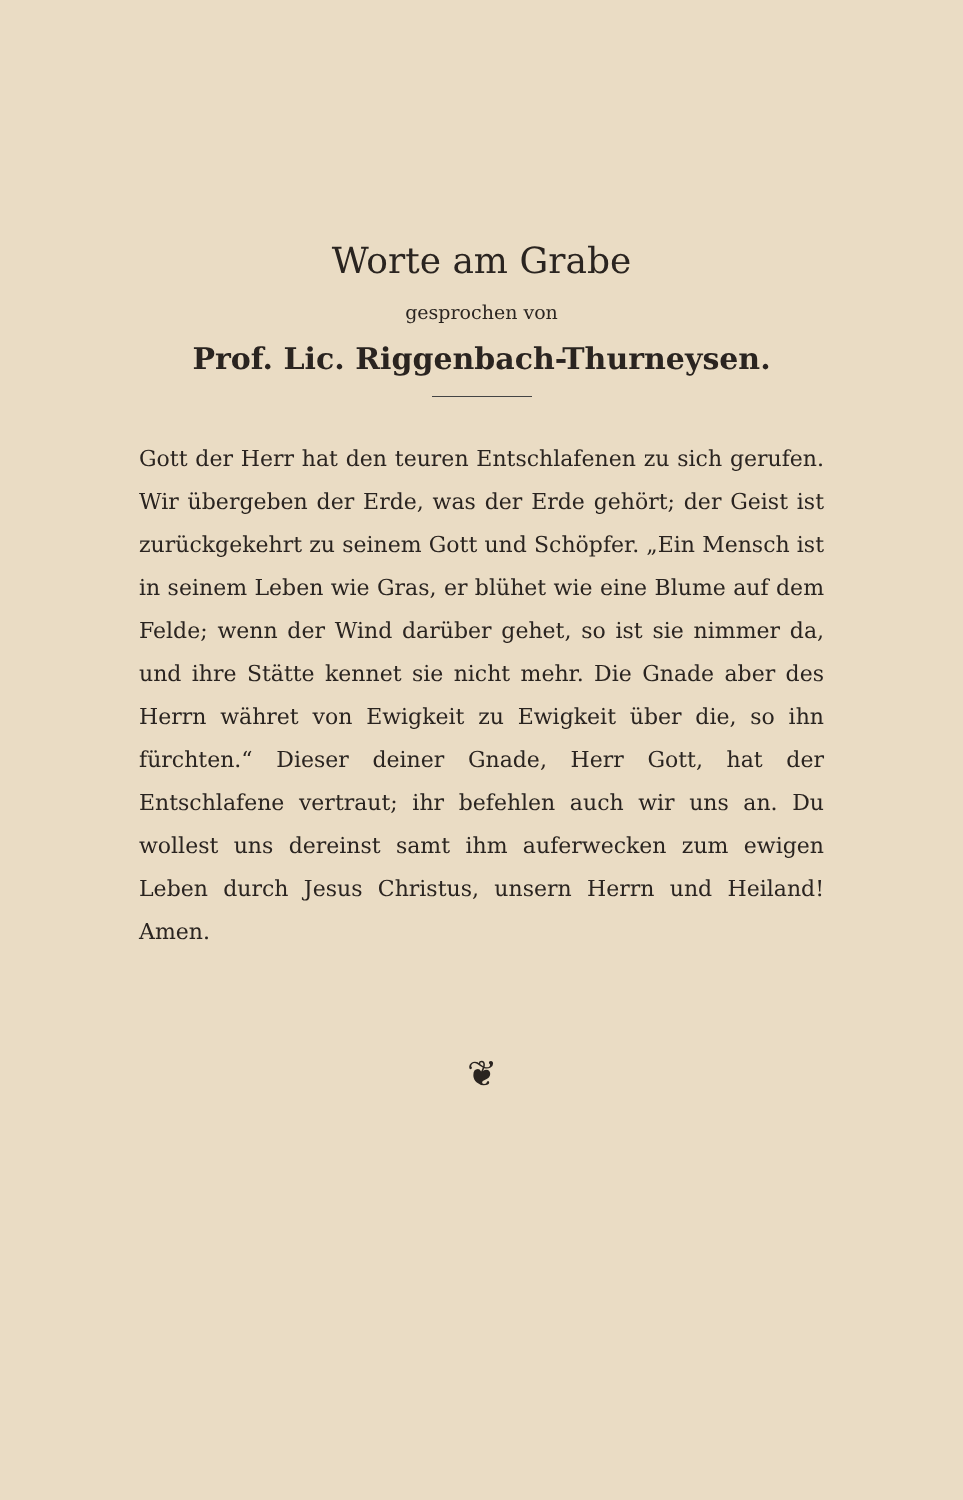Worte am Grabe
gesprochen von
Prof. Lic. Riggenbach-Thurneysen.
Gott der Herr hat den teuren Entschlafenen zu sich gerufen. Wir übergeben der Erde, was der Erde gehört; der Geist ist zurückgekehrt zu seinem Gott und Schöpfer. „Ein Mensch ist in seinem Leben wie Gras, er blühet wie eine Blume auf dem Felde; wenn der Wind darüber gehet, so ist sie nimmer da, und ihre Stätte kennet sie nicht mehr. Die Gnade aber des Herrn währet von Ewigkeit zu Ewigkeit über die, so ihn fürchten.“ Dieser deiner Gnade, Herr Gott, hat der Entschlafene vertraut; ihr befehlen auch wir uns an. Du wollest uns dereinst samt ihm auferwecken zum ewigen Leben durch Jesus Christus, unsern Herrn und Heiland! Amen.
❦